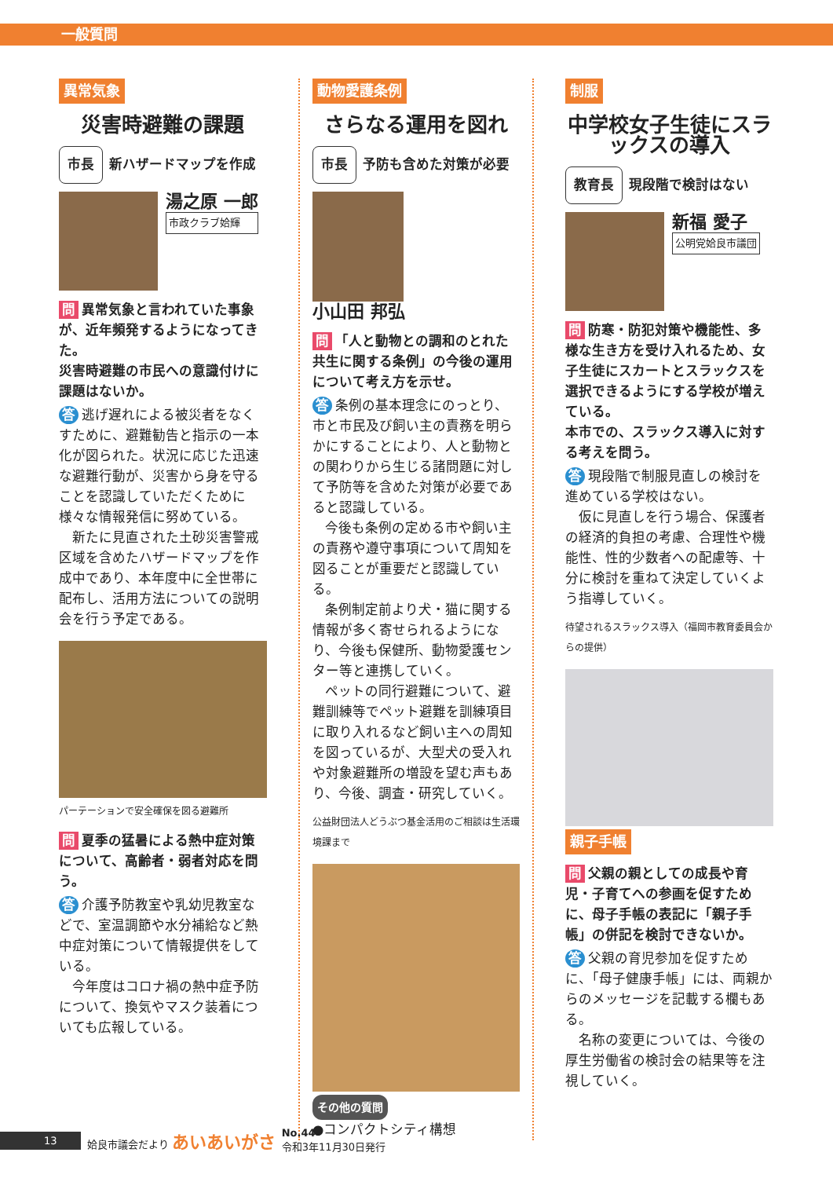一般質問
異常気象
災害時避難の課題
市長 新ハザードマップを作成
湯之原 一郎
市政クラブ姶輝
問 異常気象と言われていた事象が、近年頻発するようになってきた。
災害時避難の市民への意識付けに課題はないか。
答 逃げ遅れによる被災者をなくすために、避難勧告と指示の一本化が図られた。状況に応じた迅速な避難行動が、災害から身を守ることを認識していただくために様々な情報発信に努めている。
新たに見直された土砂災害警戒区域を含めたハザードマップを作成中であり、本年度中に全世帯に配布し、活用方法についての説明会を行う予定である。
パーテーションで安全確保を図る避難所
問 夏季の猛暑による熱中症対策について、高齢者・弱者対応を問う。
答 介護予防教室や乳幼児教室などで、室温調節や水分補給など熱中症対策について情報提供をしている。
今年度はコロナ禍の熱中症予防について、換気やマスク装着についても広報している。
動物愛護条例
さらなる運用を図れ
市長 予防も含めた対策が必要
小山田 邦弘
問 「人と動物との調和のとれた共生に関する条例」の今後の運用について考え方を示せ。
答 条例の基本理念にのっとり、市と市民及び飼い主の責務を明らかにすることにより、人と動物との関わりから生じる諸問題に対して予防等を含めた対策が必要であると認識している。
今後も条例の定める市や飼い主の責務や遵守事項について周知を図ることが重要だと認識している。
条例制定前より犬・猫に関する情報が多く寄せられるようになり、今後も保健所、動物愛護センター等と連携していく。
ペットの同行避難について、避難訓練等でペット避難を訓練項目に取り入れるなど飼い主への周知を図っているが、大型犬の受入れや対象避難所の増設を望む声もあり、今後、調査・研究していく。
公益財団法人どうぶつ基金活用のご相談は生活環境課まで
その他の質問
●コンパクトシティ構想
制服
中学校女子生徒にスラックスの導入
教育長 現段階で検討はない
新福 愛子
公明党姶良市議団
問 防寒・防犯対策や機能性、多様な生き方を受け入れるため、女子生徒にスカートとスラックスを選択できるようにする学校が増えている。
本市での、スラックス導入に対する考えを問う。
答 現段階で制服見直しの検討を進めている学校はない。
仮に見直しを行う場合、保護者の経済的負担の考慮、合理性や機能性、性的少数者への配慮等、十分に検討を重ねて決定していくよう指導していく。
待望されるスラックス導入（福岡市教育委員会からの提供）
親子手帳
問 父親の親としての成長や育児・子育てへの参画を促すために、母子手帳の表記に「親子手帳」の併記を検討できないか。
答 父親の育児参加を促すために、「母子健康手帳」には、両親からのメッセージを記載する欄もある。
名称の変更については、今後の厚生労働省の検討会の結果等を注視していく。
13 姶良市議会だより あいあいがさ No.44
令和3年11月30日発行